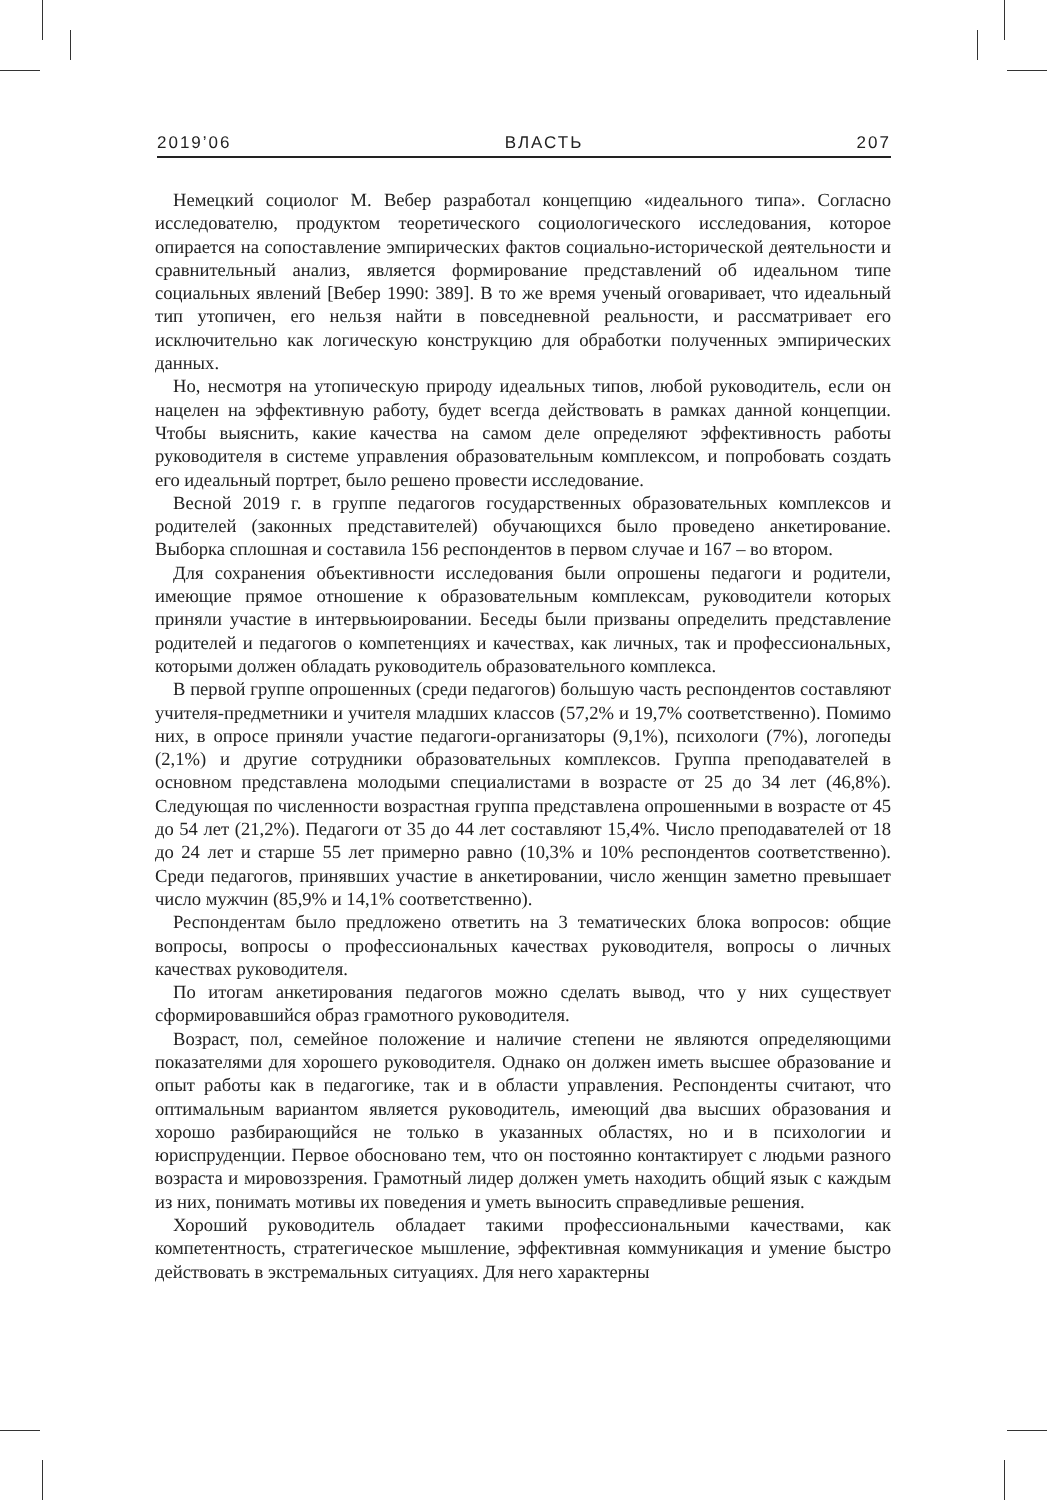2019’06 ВЛАСТЬ 207
Немецкий социолог М. Вебер разработал концепцию «идеального типа». Согласно исследователю, продуктом теоретического социологического исследования, которое опирается на сопоставление эмпирических фактов социально-исторической деятельности и сравнительный анализ, является формирование представлений об идеальном типе социальных явлений [Вебер 1990: 389]. В то же время ученый оговаривает, что идеальный тип утопичен, его нельзя найти в повседневной реальности, и рассматривает его исключительно как логическую конструкцию для обработки полученных эмпирических данных.
Но, несмотря на утопическую природу идеальных типов, любой руководитель, если он нацелен на эффективную работу, будет всегда действовать в рамках данной концепции. Чтобы выяснить, какие качества на самом деле определяют эффективность работы руководителя в системе управления образовательным комплексом, и попробовать создать его идеальный портрет, было решено провести исследование.
Весной 2019 г. в группе педагогов государственных образовательных комплексов и родителей (законных представителей) обучающихся было проведено анкетирование. Выборка сплошная и составила 156 респондентов в первом случае и 167 – во втором.
Для сохранения объективности исследования были опрошены педагоги и родители, имеющие прямое отношение к образовательным комплексам, руководители которых приняли участие в интервьюировании. Беседы были призваны определить представление родителей и педагогов о компетенциях и качествах, как личных, так и профессиональных, которыми должен обладать руководитель образовательного комплекса.
В первой группе опрошенных (среди педагогов) большую часть респондентов составляют учителя-предметники и учителя младших классов (57,2% и 19,7% соответственно). Помимо них, в опросе приняли участие педагоги-организаторы (9,1%), психологи (7%), логопеды (2,1%) и другие сотрудники образовательных комплексов. Группа преподавателей в основном представлена молодыми специалистами в возрасте от 25 до 34 лет (46,8%). Следующая по численности возрастная группа представлена опрошенными в возрасте от 45 до 54 лет (21,2%). Педагоги от 35 до 44 лет составляют 15,4%. Число преподавателей от 18 до 24 лет и старше 55 лет примерно равно (10,3% и 10% респондентов соответственно). Среди педагогов, принявших участие в анкетировании, число женщин заметно превышает число мужчин (85,9% и 14,1% соответственно).
Респондентам было предложено ответить на 3 тематических блока вопросов: общие вопросы, вопросы о профессиональных качествах руководителя, вопросы о личных качествах руководителя.
По итогам анкетирования педагогов можно сделать вывод, что у них существует сформировавшийся образ грамотного руководителя.
Возраст, пол, семейное положение и наличие степени не являются определяющими показателями для хорошего руководителя. Однако он должен иметь высшее образование и опыт работы как в педагогике, так и в области управления. Респонденты считают, что оптимальным вариантом является руководитель, имеющий два высших образования и хорошо разбирающийся не только в указанных областях, но и в психологии и юриспруденции. Первое обосновано тем, что он постоянно контактирует с людьми разного возраста и мировоззрения. Грамотный лидер должен уметь находить общий язык с каждым из них, понимать мотивы их поведения и уметь выносить справедливые решения.
Хороший руководитель обладает такими профессиональными качествами, как компетентность, стратегическое мышление, эффективная коммуникация и умение быстро действовать в экстремальных ситуациях. Для него характерны